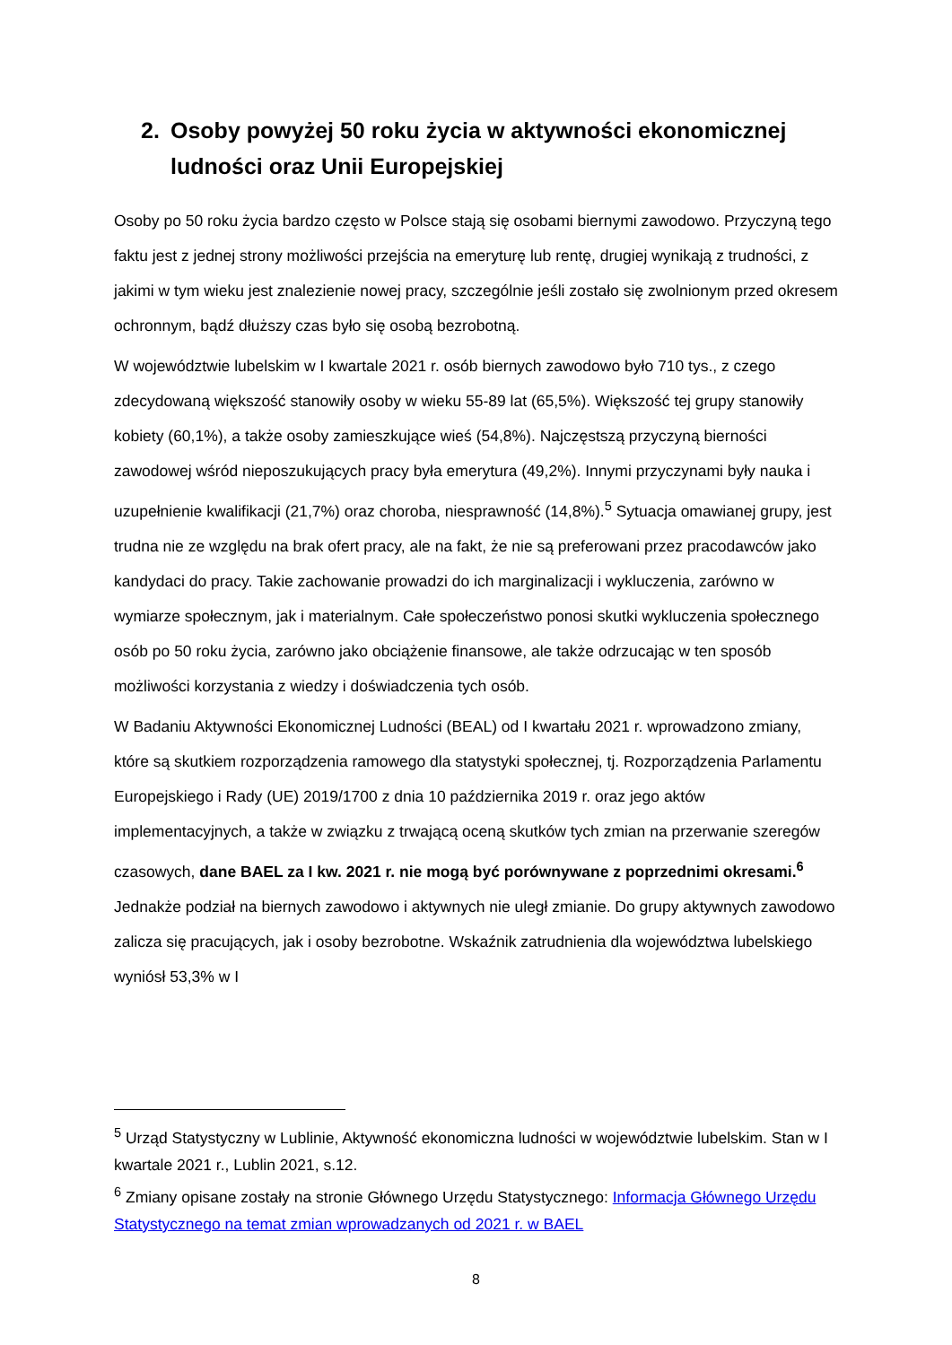2. Osoby powyżej 50 roku życia w aktywności ekonomicznej ludności oraz Unii Europejskiej
Osoby po 50 roku życia bardzo często w Polsce stają się osobami biernymi zawodowo. Przyczyną tego faktu jest z jednej strony możliwości przejścia na emeryturę lub rentę, drugiej wynikają z trudności, z jakimi w tym wieku jest znalezienie nowej pracy, szczególnie jeśli zostało się zwolnionym przed okresem ochronnym, bądź dłuższy czas było się osobą bezrobotną.
W województwie lubelskim w I kwartale 2021 r. osób biernych zawodowo było 710 tys., z czego zdecydowaną większość stanowiły osoby w wieku 55-89 lat (65,5%). Większość tej grupy stanowiły kobiety (60,1%), a także osoby zamieszkujące wieś (54,8%). Najczęstszą przyczyną bierności zawodowej wśród nieposzukujących pracy była emerytura (49,2%). Innymi przyczynami były nauka i uzupełnienie kwalifikacji (21,7%) oraz choroba, niesprawność (14,8%).<sup>5</sup> Sytuacja omawianej grupy, jest trudna nie ze względu na brak ofert pracy, ale na fakt, że nie są preferowani przez pracodawców jako kandydaci do pracy. Takie zachowanie prowadzi do ich marginalizacji i wykluczenia, zarówno w wymiarze społecznym, jak i materialnym. Całe społeczeństwo ponosi skutki wykluczenia społecznego osób po 50 roku życia, zarówno jako obciążenie finansowe, ale także odrzucając w ten sposób możliwości korzystania z wiedzy i doświadczenia tych osób.
W Badaniu Aktywności Ekonomicznej Ludności (BEAL) od I kwartału 2021 r. wprowadzono zmiany, które są skutkiem rozporządzenia ramowego dla statystyki społecznej, tj. Rozporządzenia Parlamentu Europejskiego i Rady (UE) 2019/1700 z dnia 10 października 2019 r. oraz jego aktów implementacyjnych, a także w związku z trwającą oceną skutków tych zmian na przerwanie szeregów czasowych, dane BAEL za I kw. 2021 r. nie mogą być porównywane z poprzednimi okresami.<sup>6</sup> Jednakże podział na biernych zawodowo i aktywnych nie uległ zmianie. Do grupy aktywnych zawodowo zalicza się pracujących, jak i osoby bezrobotne. Wskaźnik zatrudnienia dla województwa lubelskiego wyniósł 53,3% w I
<sup>5</sup> Urząd Statystyczny w Lublinie, Aktywność ekonomiczna ludności w województwie lubelskim. Stan w I kwartale 2021 r., Lublin 2021, s.12.
<sup>6</sup> Zmiany opisane zostały na stronie Głównego Urzędu Statystycznego: Informacja Głównego Urzędu Statystycznego na temat zmian wprowadzanych od 2021 r. w BAEL
8